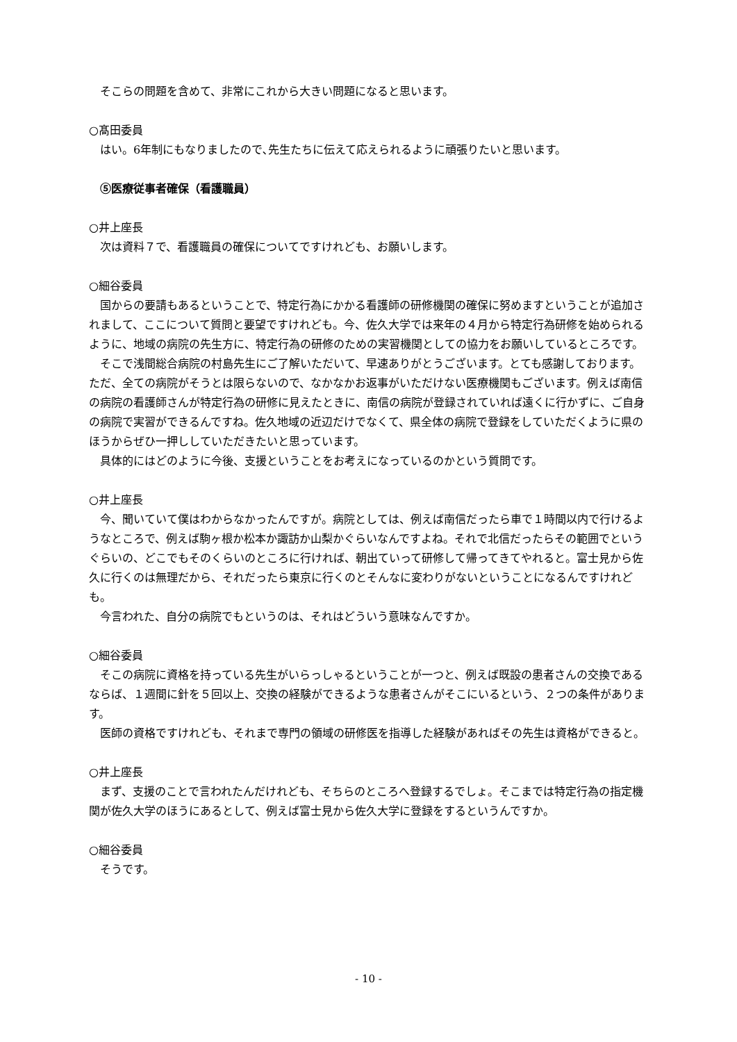そこらの問題を含めて、非常にこれから大きい問題になると思います。
○髙田委員
はい。6年制にもなりましたので､先生たちに伝えて応えられるように頑張りたいと思います。
⑤医療従事者確保（看護職員）
○井上座長
次は資料７で、看護職員の確保についてですけれども、お願いします。
○細谷委員
国からの要請もあるということで、特定行為にかかる看護師の研修機関の確保に努めますということが追加されまして、ここについて質問と要望ですけれども。今、佐久大学では来年の４月から特定行為研修を始められるように、地域の病院の先生方に、特定行為の研修のための実習機関としての協力をお願いしているところです。
そこで浅間総合病院の村島先生にご了解いただいて、早速ありがとうございます。とても感謝しております。ただ、全ての病院がそうとは限らないので、なかなかお返事がいただけない医療機関もございます。例えば南信の病院の看護師さんが特定行為の研修に見えたときに、南信の病院が登録されていれば遠くに行かずに、ご自身の病院で実習ができるんですね。佐久地域の近辺だけでなくて、県全体の病院で登録をしていただくように県のほうからぜひ一押ししていただきたいと思っています。
具体的にはどのように今後、支援ということをお考えになっているのかという質問です。
○井上座長
今、聞いていて僕はわからなかったんですが。病院としては、例えば南信だったら車で１時間以内で行けるようなところで、例えば駒ヶ根か松本か諏訪か山梨かぐらいなんですよね。それで北信だったらその範囲でというぐらいの、どこでもそのくらいのところに行ければ、朝出ていって研修して帰ってきてやれると。富士見から佐久に行くのは無理だから、それだったら東京に行くのとそんなに変わりがないということになるんですけれども。
今言われた、自分の病院でもというのは、それはどういう意味なんですか。
○細谷委員
そこの病院に資格を持っている先生がいらっしゃるということが一つと、例えば既設の患者さんの交換であるならば、１週間に針を５回以上、交換の経験ができるような患者さんがそこにいるという、２つの条件があります。
医師の資格ですけれども、それまで専門の領域の研修医を指導した経験があればその先生は資格ができると。
○井上座長
まず、支援のことで言われたんだけれども、そちらのところへ登録するでしょ。そこまでは特定行為の指定機関が佐久大学のほうにあるとして、例えば富士見から佐久大学に登録をするというんですか。
○細谷委員
そうです。
- 10 -